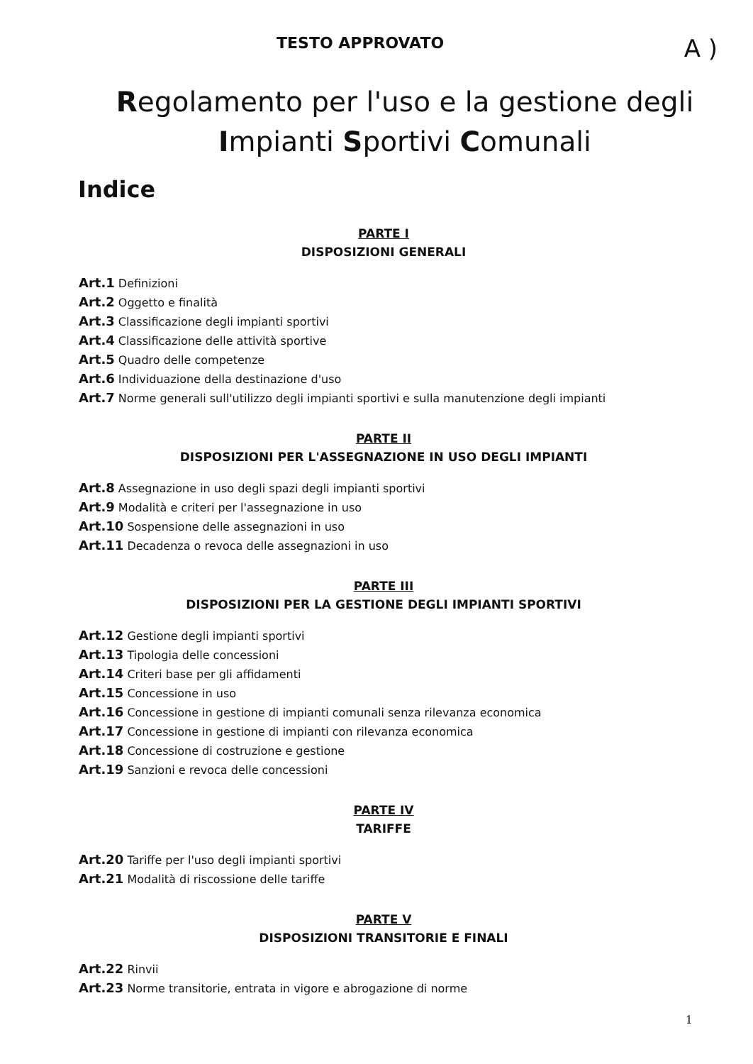TESTO APPROVATO A )
Regolamento per l'uso e la gestione degli Impianti Sportivi Comunali
Indice
PARTE I
DISPOSIZIONI GENERALI
Art.1 Definizioni
Art.2 Oggetto e finalità
Art.3 Classificazione degli impianti sportivi
Art.4 Classificazione delle attività sportive
Art.5 Quadro delle competenze
Art.6 Individuazione della destinazione d'uso
Art.7 Norme generali sull'utilizzo degli impianti sportivi e sulla manutenzione degli impianti
PARTE II
DISPOSIZIONI PER L'ASSEGNAZIONE IN USO DEGLI IMPIANTI
Art.8 Assegnazione in uso degli spazi degli impianti sportivi
Art.9 Modalità e criteri per l'assegnazione in uso
Art.10 Sospensione delle assegnazioni in uso
Art.11 Decadenza o revoca delle assegnazioni in uso
PARTE III
DISPOSIZIONI PER LA GESTIONE DEGLI IMPIANTI SPORTIVI
Art.12 Gestione degli impianti sportivi
Art.13 Tipologia delle concessioni
Art.14 Criteri base per gli affidamenti
Art.15 Concessione in uso
Art.16 Concessione in gestione di impianti comunali senza rilevanza economica
Art.17 Concessione in gestione di impianti con rilevanza economica
Art.18 Concessione di costruzione e gestione
Art.19 Sanzioni e revoca delle concessioni
PARTE IV
TARIFFE
Art.20 Tariffe per l'uso degli impianti sportivi
Art.21 Modalità di riscossione delle tariffe
PARTE V
DISPOSIZIONI TRANSITORIE E FINALI
Art.22 Rinvii
Art.23 Norme transitorie, entrata in vigore e abrogazione di norme
1